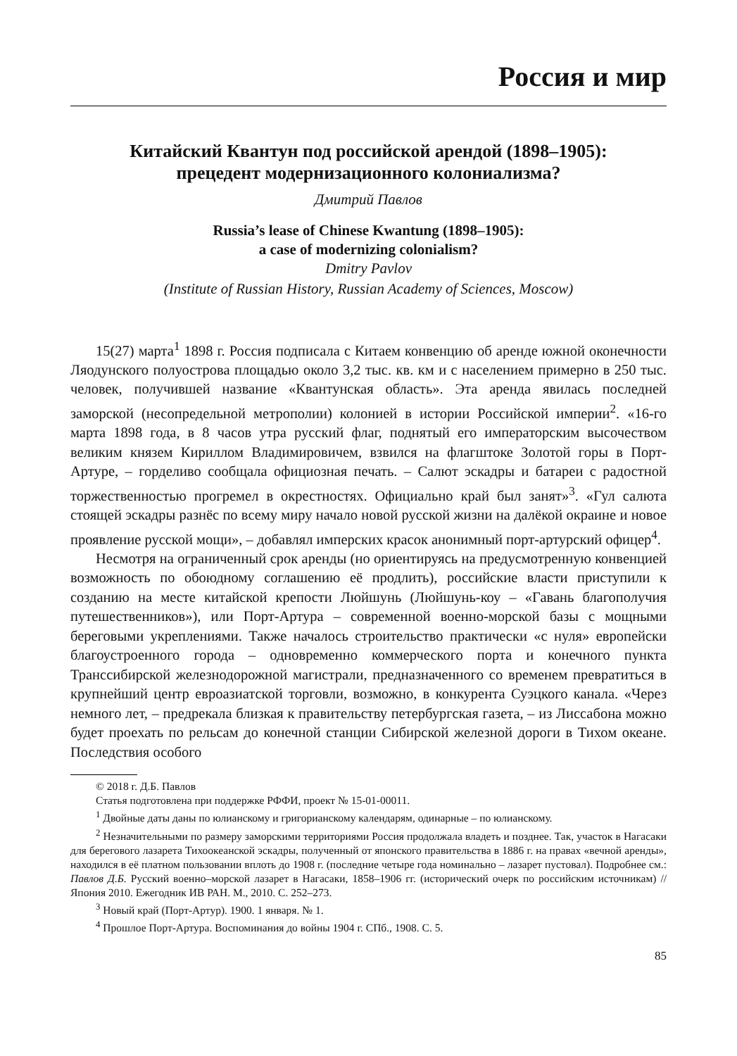Россия и мир
Китайский Квантун под российской арендой (1898–1905):
прецедент модернизационного колониализма?
Дмитрий Павлов
Russia’s lease of Chinese Kwantung (1898–1905):
a case of modernizing colonialism?
Dmitry Pavlov
(Institute of Russian History, Russian Academy of Sciences, Moscow)
15(27) марта<sup>1</sup> 1898 г. Россия подписала с Китаем конвенцию об аренде южной оконечности Ляодунского полуострова площадью около 3,2 тыс. кв. км и с населением примерно в 250 тыс. человек, получившей название «Квантунская область». Эта аренда явилась последней заморской (несопредельной метрополии) колонией в истории Российской империи<sup>2</sup>. «16-го марта 1898 года, в 8 часов утра русский флаг, поднятый его императорским высочеством великим князем Кириллом Владимировичем, взвился на флагштоке Золотой горы в Порт-Артуре, – горделиво сообщала официозная печать. – Салют эскадры и батареи с радостной торжественностью прогремел в окрестностях. Официально край был занят»<sup>3</sup>. «Гул салюта стоящей эскадры разнёс по всему миру начало новой русской жизни на далёкой окраине и новое проявление русской мощи», – добавлял имперских красок анонимный порт-артурский офицер<sup>4</sup>.
Несмотря на ограниченный срок аренды (но ориентируясь на предусмотренную конвенцией возможность по обоюдному соглашению её продлить), российские власти приступили к созданию на месте китайской крепости Люйшунь (Люйшунь-коу – «Гавань благополучия путешественников»), или Порт-Артура – современной военно-морской базы с мощными береговыми укреплениями. Также началось строительство практически «с нуля» европейски благоустроенного города – одновременно коммерческого порта и конечного пункта Транссибирской железнодорожной магистрали, предназначенного со временем превратиться в крупнейший центр евроазиатской торговли, возможно, в конкурента Суэцкого канала. «Через немного лет, – предрекала близкая к правительству петербургская газета, – из Лиссабона можно будет проехать по рельсам до конечной станции Сибирской железной дороги в Тихом океане. Последствия особого
© 2018 г. Д.Б. Павлов
Статья подготовлена при поддержке РФФИ, проект № 15-01-00011.
<sup>1</sup> Двойные даты даны по юлианскому и григорианскому календарям, одинарные – по юлианскому.
<sup>2</sup> Незначительными по размеру заморскими территориями Россия продолжала владеть и позднее. Так, участок в Нагасаки для берегового лазарета Тихоокеанской эскадры, полученный от японского правительства в 1886 г. на правах «вечной аренды», находился в её платном пользовании вплоть до 1908 г. (последние четыре года номинально – лазарет пустовал). Подробнее см.: Павлов Д.Б. Русский военно–морской лазарет в Нагасаки, 1858–1906 гг. (исторический очерк по российским источникам) // Япония 2010. Ежегодник ИВ РАН. М., 2010. С. 252–273.
<sup>3</sup> Новый край (Порт-Артур). 1900. 1 января. № 1.
<sup>4</sup> Прошлое Порт-Артура. Воспоминания до войны 1904 г. СПб., 1908. С. 5.
85